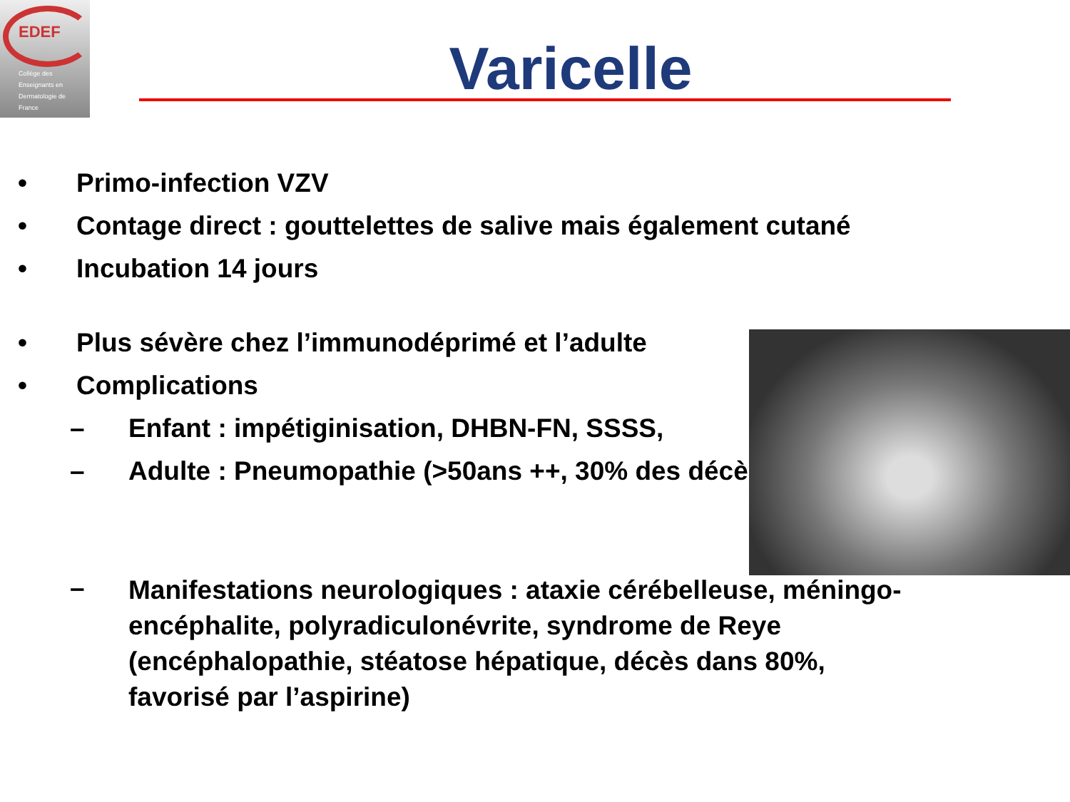EDEF
Collège des
Enseignants en
Dermatologie de
France
Varicelle
• Primo-infection VZV
• Contage direct : gouttelettes de salive mais également cutané
• Incubation 14 jours
• Plus sévère chez l’immunodéprimé et l’adulte
• Complications
– Enfant : impétiginisation, DHBN-FN, SSSS,
– Adulte : Pneumopathie (>50ans ++, 30% des décès)
– Manifestations neurologiques : ataxie cérébelleuse, méningo-encéphalite, polyradiculonévrite, syndrome de Reye (encéphalopathie, stéatose hépatique, décès dans 80%, favorisé par l’aspirine)